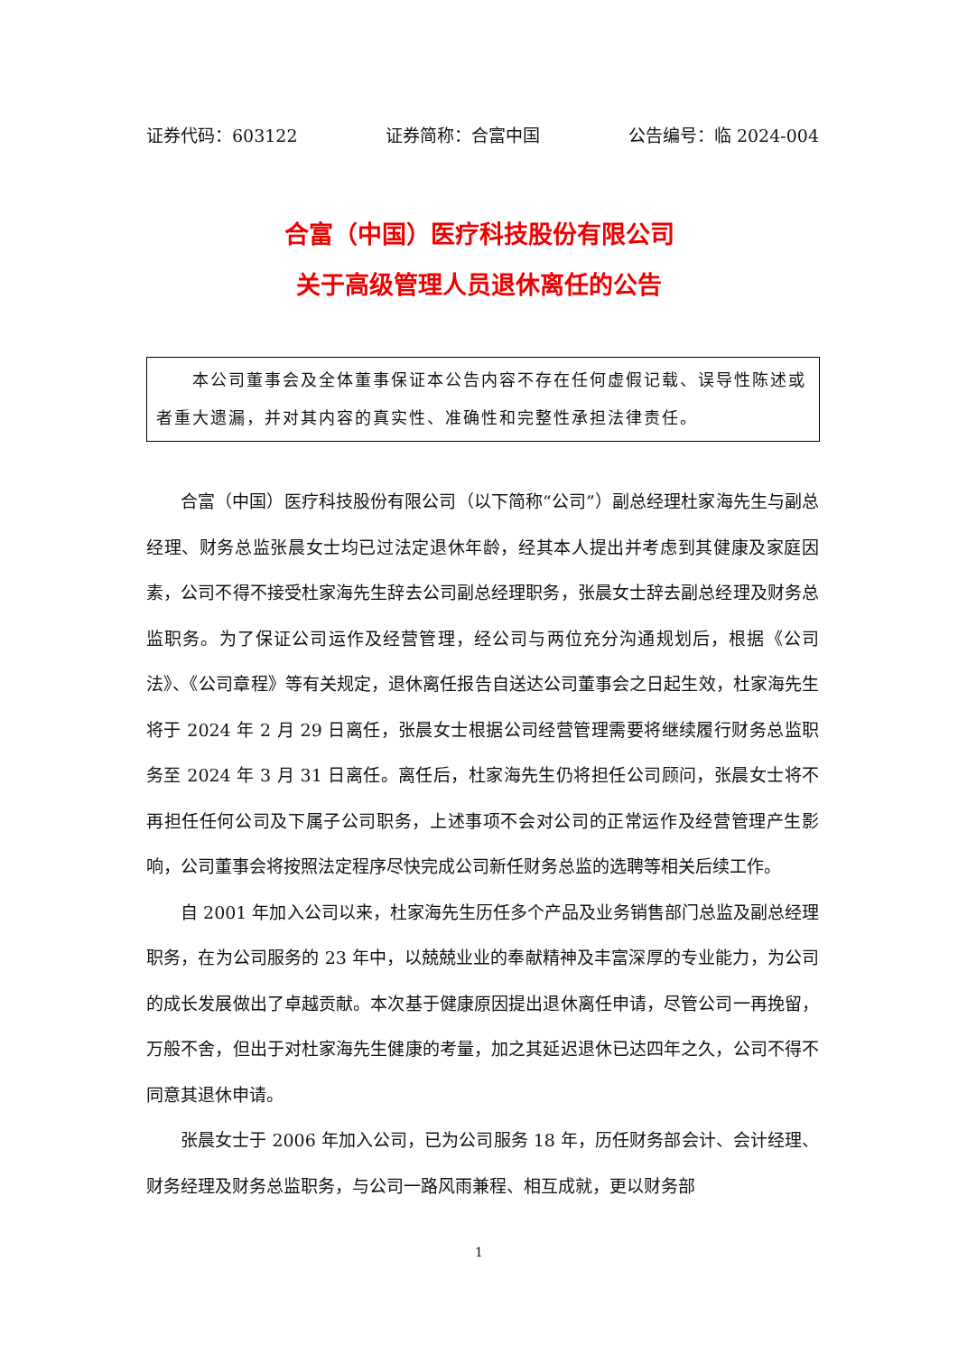证券代码：603122 证券简称：合富中国 公告编号：临 2024-004
合富（中国）医疗科技股份有限公司
关于高级管理人员退休离任的公告
　　本公司董事会及全体董事保证本公告内容不存在任何虚假记载、误导性陈述或者重大遗漏，并对其内容的真实性、准确性和完整性承担法律责任。
合富（中国）医疗科技股份有限公司（以下简称“公司”）副总经理杜家海先生与副总经理、财务总监张晨女士均已过法定退休年龄，经其本人提出并考虑到其健康及家庭因素，公司不得不接受杜家海先生辞去公司副总经理职务，张晨女士辞去副总经理及财务总监职务。为了保证公司运作及经营管理，经公司与两位充分沟通规划后，根据《公司法》、《公司章程》等有关规定，退休离任报告自送达公司董事会之日起生效，杜家海先生将于 2024 年 2 月 29 日离任，张晨女士根据公司经营管理需要将继续履行财务总监职务至 2024 年 3 月 31 日离任。离任后，杜家海先生仍将担任公司顾问，张晨女士将不再担任任何公司及下属子公司职务，上述事项不会对公司的正常运作及经营管理产生影响，公司董事会将按照法定程序尽快完成公司新任财务总监的选聘等相关后续工作。
自 2001 年加入公司以来，杜家海先生历任多个产品及业务销售部门总监及副总经理职务，在为公司服务的 23 年中，以兢兢业业的奉献精神及丰富深厚的专业能力，为公司的成长发展做出了卓越贡献。本次基于健康原因提出退休离任申请，尽管公司一再挽留，万般不舍，但出于对杜家海先生健康的考量，加之其延迟退休已达四年之久，公司不得不同意其退休申请。
张晨女士于 2006 年加入公司，已为公司服务 18 年，历任财务部会计、会计经理、财务经理及财务总监职务，与公司一路风雨兼程、相互成就，更以财务部
1